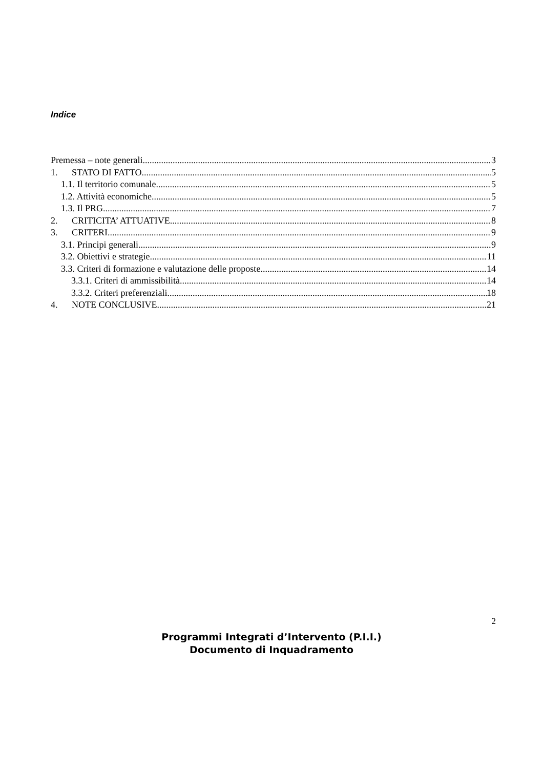Indice
Premessa – note generali 3
1. STATO DI FATTO 5
1.1. Il territorio comunale 5
1.2. Attività economiche 5
1.3. Il PRG 7
2. CRITICITA’ ATTUATIVE 8
3. CRITERI 9
3.1. Principi generali 9
3.2. Obiettivi e strategie 11
3.3. Criteri di formazione e valutazione delle proposte 14
3.3.1. Criteri di ammissibilità 14
3.3.2. Criteri preferenziali 18
4. NOTE CONCLUSIVE 21
2
Programmi Integrati d’Intervento (P.I.I.)
Documento di Inquadramento